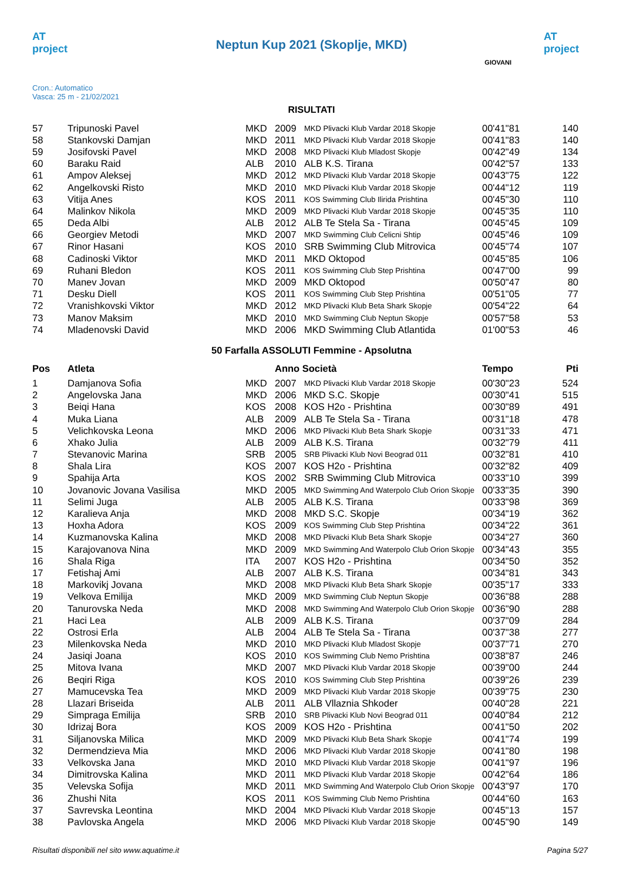AT project
Neptun Kup 2021 (Skoplje, MKD)
AT project
Cron.: Automatico
Vasca: 25 m - 21/02/2021
GIOVANI
RISULTATI
| 57 | Tripunoski Pavel | MKD | 2009 | MKD Plivacki Klub Vardar 2018 Skopje | 00'41"81 | 140 |
| 58 | Stankovski Damjan | MKD | 2011 | MKD Plivacki Klub Vardar 2018 Skopje | 00'41"83 | 140 |
| 59 | Josifovski Pavel | MKD | 2008 | MKD Plivacki Klub Mladost Skopje | 00'42"49 | 134 |
| 60 | Baraku Raid | ALB | 2010 | ALB K.S. Tirana | 00'42"57 | 133 |
| 61 | Ampov Aleksej | MKD | 2012 | MKD Plivacki Klub Vardar 2018 Skopje | 00'43"75 | 122 |
| 62 | Angelkovski Risto | MKD | 2010 | MKD Plivacki Klub Vardar 2018 Skopje | 00'44"12 | 119 |
| 63 | Vitija Anes | KOS | 2011 | KOS Swimming Club Ilirida Prishtina | 00'45"30 | 110 |
| 64 | Malinkov Nikola | MKD | 2009 | MKD Plivacki Klub Vardar 2018 Skopje | 00'45"35 | 110 |
| 65 | Deda Albi | ALB | 2012 | ALB Te Stela Sa - Tirana | 00'45"45 | 109 |
| 66 | Georgiev Metodi | MKD | 2007 | MKD Swimming Club Celicni Shtip | 00'45"46 | 109 |
| 67 | Rinor Hasani | KOS | 2010 | SRB Swimming Club Mitrovica | 00'45"74 | 107 |
| 68 | Cadinoski Viktor | MKD | 2011 | MKD Oktopod | 00'45"85 | 106 |
| 69 | Ruhani Bledon | KOS | 2011 | KOS Swimming Club Step Prishtina | 00'47"00 | 99 |
| 70 | Manev Jovan | MKD | 2009 | MKD Oktopod | 00'50"47 | 80 |
| 71 | Desku Diell | KOS | 2011 | KOS Swimming Club Step Prishtina | 00'51"05 | 77 |
| 72 | Vranishkovski Viktor | MKD | 2012 | MKD Plivacki Klub Beta Shark Skopje | 00'54"22 | 64 |
| 73 | Manov Maksim | MKD | 2010 | MKD Swimming Club Neptun Skopje | 00'57"58 | 53 |
| 74 | Mladenovski David | MKD | 2006 | MKD Swimming Club Atlantida | 01'00"53 | 46 |
50 Farfalla ASSOLUTI Femmine - Apsolutna
| Pos | Atleta | | Anno Società | | Tempo | Pti |
| --- | --- | --- | --- | --- | --- | --- |
| 1 | Damjanova Sofia | MKD | 2007 | MKD Plivacki Klub Vardar 2018 Skopje | 00'30"23 | 524 |
| 2 | Angelovska Jana | MKD | 2006 | MKD S.C. Skopje | 00'30"41 | 515 |
| 3 | Beiqi Hana | KOS | 2008 | KOS H2o - Prishtina | 00'30"89 | 491 |
| 4 | Muka Liana | ALB | 2009 | ALB Te Stela Sa - Tirana | 00'31"18 | 478 |
| 5 | Velichkovska Leona | MKD | 2006 | MKD Plivacki Klub Beta Shark Skopje | 00'31"33 | 471 |
| 6 | Xhako Julia | ALB | 2009 | ALB K.S. Tirana | 00'32"79 | 411 |
| 7 | Stevanovic Marina | SRB | 2005 | SRB Plivacki Klub Novi Beograd 011 | 00'32"81 | 410 |
| 8 | Shala Lira | KOS | 2007 | KOS H2o - Prishtina | 00'32"82 | 409 |
| 9 | Spahija Arta | KOS | 2002 | SRB Swimming Club Mitrovica | 00'33"10 | 399 |
| 10 | Jovanovic Jovana Vasilisa | MKD | 2005 | MKD Swimming And Waterpolo Club Orion Skopje | 00'33"35 | 390 |
| 11 | Selimi Juga | ALB | 2005 | ALB K.S. Tirana | 00'33"98 | 369 |
| 12 | Karalieva Anja | MKD | 2008 | MKD S.C. Skopje | 00'34"19 | 362 |
| 13 | Hoxha Adora | KOS | 2009 | KOS Swimming Club Step Prishtina | 00'34"22 | 361 |
| 14 | Kuzmanovska Kalina | MKD | 2008 | MKD Plivacki Klub Beta Shark Skopje | 00'34"27 | 360 |
| 15 | Karajovanova Nina | MKD | 2009 | MKD Swimming And Waterpolo Club Orion Skopje | 00'34"43 | 355 |
| 16 | Shala Riga | ITA | 2007 | KOS H2o - Prishtina | 00'34"50 | 352 |
| 17 | Fetishaj Ami | ALB | 2007 | ALB K.S. Tirana | 00'34"81 | 343 |
| 18 | Markovikj Jovana | MKD | 2008 | MKD Plivacki Klub Beta Shark Skopje | 00'35"17 | 333 |
| 19 | Velkova Emilija | MKD | 2009 | MKD Swimming Club Neptun Skopje | 00'36"88 | 288 |
| 20 | Tanurovska Neda | MKD | 2008 | MKD Swimming And Waterpolo Club Orion Skopje | 00'36"90 | 288 |
| 21 | Haci Lea | ALB | 2009 | ALB K.S. Tirana | 00'37"09 | 284 |
| 22 | Ostrosi Erla | ALB | 2004 | ALB Te Stela Sa - Tirana | 00'37"38 | 277 |
| 23 | Milenkovska Neda | MKD | 2010 | MKD Plivacki Klub Mladost Skopje | 00'37"71 | 270 |
| 24 | Jasiqi Joana | KOS | 2010 | KOS Swimming Club Nemo Prishtina | 00'38"87 | 246 |
| 25 | Mitova Ivana | MKD | 2007 | MKD Plivacki Klub Vardar 2018 Skopje | 00'39"00 | 244 |
| 26 | Beqiri Riga | KOS | 2010 | KOS Swimming Club Step Prishtina | 00'39"26 | 239 |
| 27 | Mamucevska Tea | MKD | 2009 | MKD Plivacki Klub Vardar 2018 Skopje | 00'39"75 | 230 |
| 28 | Llazari Briseida | ALB | 2011 | ALB Vllaznia Shkoder | 00'40"28 | 221 |
| 29 | Simpraga Emilija | SRB | 2010 | SRB Plivacki Klub Novi Beograd 011 | 00'40"84 | 212 |
| 30 | Idrizaj Bora | KOS | 2009 | KOS H2o - Prishtina | 00'41"50 | 202 |
| 31 | Siljanovska Milica | MKD | 2009 | MKD Plivacki Klub Beta Shark Skopje | 00'41"74 | 199 |
| 32 | Dermendzieva Mia | MKD | 2006 | MKD Plivacki Klub Vardar 2018 Skopje | 00'41"80 | 198 |
| 33 | Velkovska Jana | MKD | 2010 | MKD Plivacki Klub Vardar 2018 Skopje | 00'41"97 | 196 |
| 34 | Dimitrovska Kalina | MKD | 2011 | MKD Plivacki Klub Vardar 2018 Skopje | 00'42"64 | 186 |
| 35 | Velevska Sofija | MKD | 2011 | MKD Swimming And Waterpolo Club Orion Skopje | 00'43"97 | 170 |
| 36 | Zhushi Nita | KOS | 2011 | KOS Swimming Club Nemo Prishtina | 00'44"60 | 163 |
| 37 | Savrevska Leontina | MKD | 2004 | MKD Plivacki Klub Vardar 2018 Skopje | 00'45"13 | 157 |
| 38 | Pavlovska Angela | MKD | 2006 | MKD Plivacki Klub Vardar 2018 Skopje | 00'45"90 | 149 |
Risultati disponibili nel sito www.aquatime.it Pagina 5/27